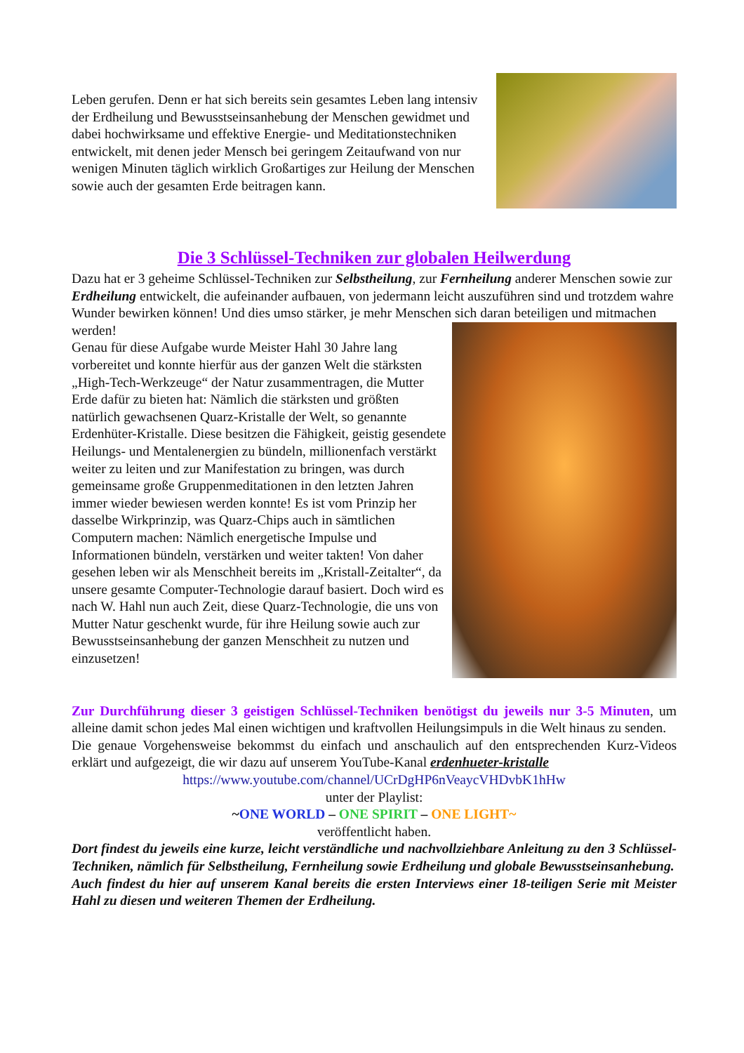Leben gerufen. Denn er hat sich bereits sein gesamtes Leben lang intensiv der Erdheilung und Bewusstseinsanhebung der Menschen gewidmet und dabei hochwirksame und effektive Energie- und Meditationstechniken entwickelt, mit denen jeder Mensch bei geringem Zeitaufwand von nur wenigen Minuten täglich wirklich Großartiges zur Heilung der Menschen sowie auch der gesamten Erde beitragen kann.
Die 3 Schlüssel-Techniken zur globalen Heilwerdung
Dazu hat er 3 geheime Schlüssel-Techniken zur Selbstheilung, zur Fernheilung anderer Menschen sowie zur Erdheilung entwickelt, die aufeinander aufbauen, von jedermann leicht auszuführen sind und trotzdem wahre Wunder bewirken können! Und dies umso stärker, je mehr Menschen sich daran beteiligen und mitmachen werden!
Genau für diese Aufgabe wurde Meister Hahl 30 Jahre lang vorbereitet und konnte hierfür aus der ganzen Welt die stärksten „High-Tech-Werkzeuge“ der Natur zusammentragen, die Mutter Erde dafür zu bieten hat: Nämlich die stärksten und größten natürlich gewachsenen Quarz-Kristalle der Welt, so genannte Erdenhüter-Kristalle. Diese besitzen die Fähigkeit, geistig gesendete Heilungs- und Mentalenergien zu bündeln, millionenfach verstärkt weiter zu leiten und zur Manifestation zu bringen, was durch gemeinsame große Gruppenmeditationen in den letzten Jahren immer wieder bewiesen werden konnte! Es ist vom Prinzip her dasselbe Wirkprinzip, was Quarz-Chips auch in sämtlichen Computern machen: Nämlich energetische Impulse und Informationen bündeln, verstärken und weiter takten! Von daher gesehen leben wir als Menschheit bereits im „Kristall-Zeitalter“, da unsere gesamte Computer-Technologie darauf basiert. Doch wird es nach W. Hahl nun auch Zeit, diese Quarz-Technologie, die uns von Mutter Natur geschenkt wurde, für ihre Heilung sowie auch zur Bewusstseinsanhebung der ganzen Menschheit zu nutzen und einzusetzen!
Zur Durchführung dieser 3 geistigen Schlüssel-Techniken benötigst du jeweils nur 3-5 Minuten, um alleine damit schon jedes Mal einen wichtigen und kraftvollen Heilungsimpuls in die Welt hinaus zu senden.
Die genaue Vorgehensweise bekommst du einfach und anschaulich auf den entsprechenden Kurz-Videos erklärt und aufgezeigt, die wir dazu auf unserem YouTube-Kanal erdenhueter-kristalle
https://www.youtube.com/channel/UCrDgHP6nVeaycVHDvbK1hHw
unter der Playlist:
~ONE WORLD – ONE SPIRIT – ONE LIGHT~
veröffentlicht haben.
Dort findest du jeweils eine kurze, leicht verständliche und nachvollziehbare Anleitung zu den 3 Schlüssel-Techniken, nämlich für Selbstheilung, Fernheilung sowie Erdheilung und globale Bewusstseinsanhebung.
Auch findest du hier auf unserem Kanal bereits die ersten Interviews einer 18-teiligen Serie mit Meister Hahl zu diesen und weiteren Themen der Erdheilung.